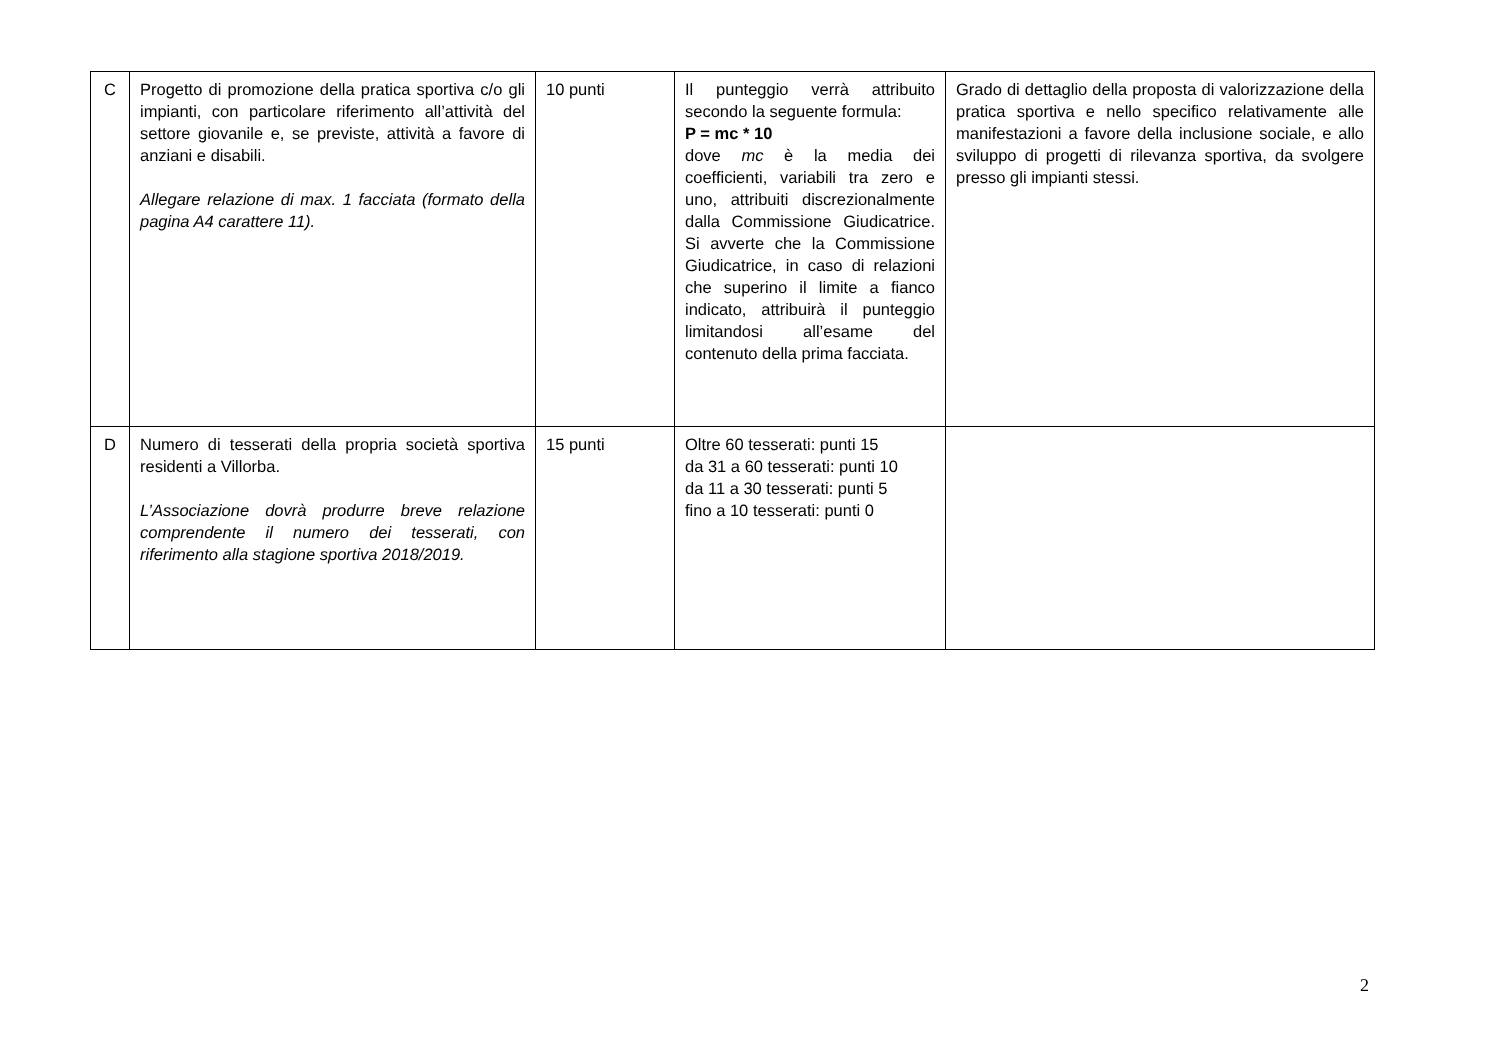| C | Progetto di promozione della pratica sportiva c/o gli impianti, con particolare riferimento all’attività del settore giovanile e, se previste, attività a favore di anziani e disabili. Allegare relazione di max. 1 facciata (formato della pagina A4 carattere 11). | 10 punti | Il punteggio verrà attribuito secondo la seguente formula: P = mc * 10 dove mc è la media dei coefficienti, variabili tra zero e uno, attribuiti discrezionalmente dalla Commissione Giudicatrice. Si avverte che la Commissione Giudicatrice, in caso di relazioni che superino il limite a fianco indicato, attribuirà il punteggio limitandosi all’esame del contenuto della prima facciata. | Grado di dettaglio della proposta di valorizzazione della pratica sportiva e nello specifico relativamente alle manifestazioni a favore della inclusione sociale, e allo sviluppo di progetti di rilevanza sportiva, da svolgere presso gli impianti stessi. |
| D | Numero di tesserati della propria società sportiva residenti a Villorba. L’Associazione dovrà produrre breve relazione comprendente il numero dei tesserati, con riferimento alla stagione sportiva 2018/2019. | 15 punti | Oltre 60 tesserati: punti 15 da 31 a 60 tesserati: punti 10 da 11 a 30 tesserati: punti 5 fino a 10 tesserati: punti 0 | |
2